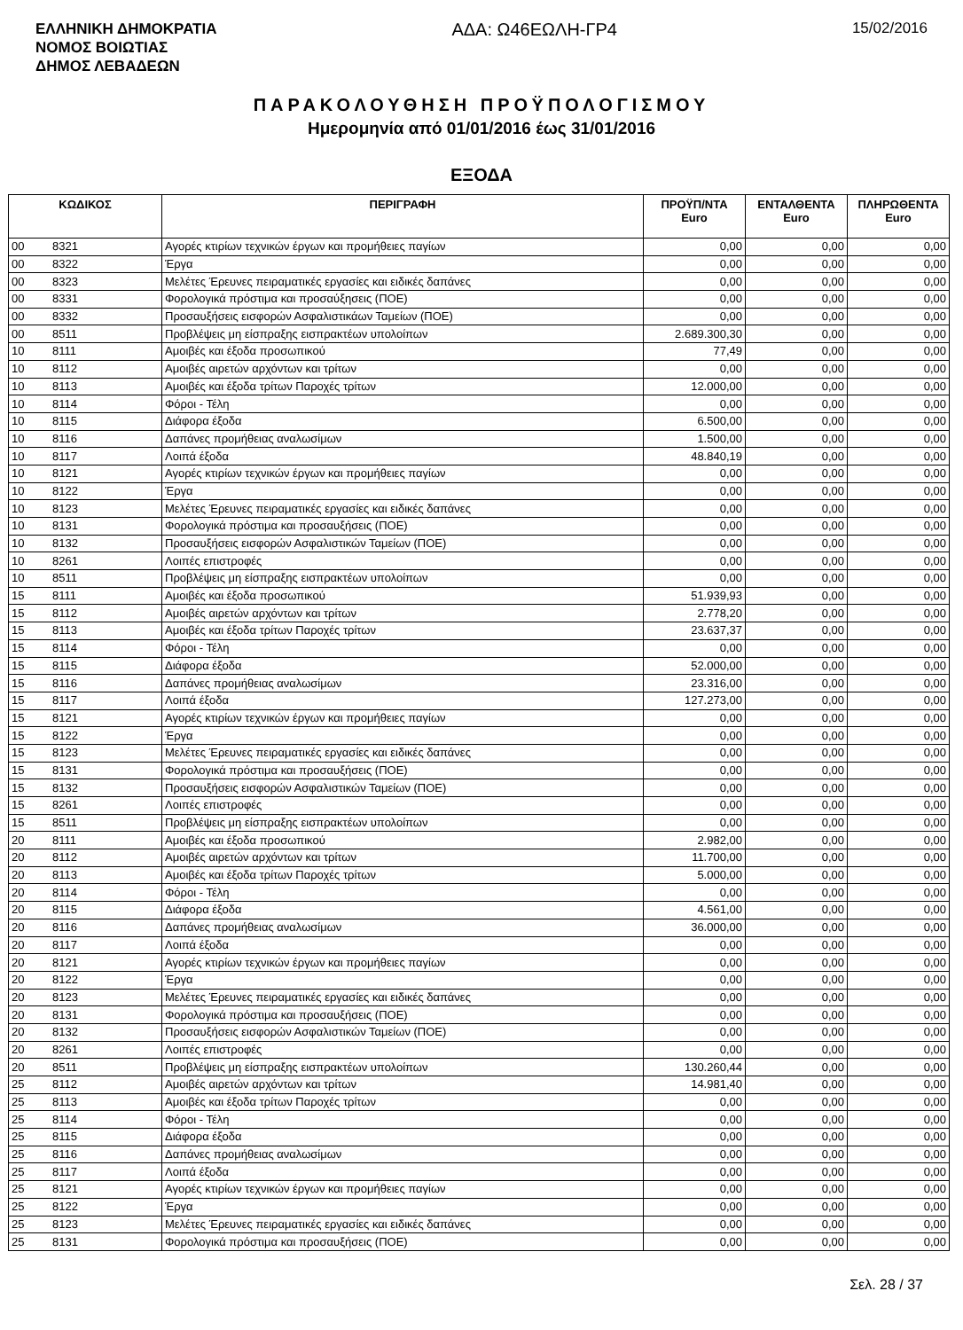ΕΛΛΗΝΙΚΗ ΔΗΜΟΚΡΑΤΙΑ
ΝΟΜΟΣ ΒΟΙΩΤΙΑΣ
ΔΗΜΟΣ ΛΕΒΑΔΕΩΝ
ΑΔΑ: Ω46ΕΩΛΗ-ΓΡ4
15/02/2016
ΠΑΡΑΚΟΛΟΥΘΗΣΗ ΠΡΟΫΠΟΛΟΓΙΣΜΟΥ
Ημερομηνία από 01/01/2016 έως 31/01/2016
ΕΞΟΔΑ
| ΚΩΔΙΚΟΣ | | ΠΕΡΙΓΡΑΦΗ | ΠΡΟΫΠ/ΝΤΑ Euro | ΕΝΤΑΛΘΕΝΤΑ Euro | ΠΛΗΡΩΘΕΝΤΑ Euro |
| --- | --- | --- | --- | --- | --- |
| 00 | 8321 | Αγορές κτιρίων τεχνικών έργων και προμήθειες παγίων | 0,00 | 0,00 | 0,00 |
| 00 | 8322 | Έργα | 0,00 | 0,00 | 0,00 |
| 00 | 8323 | Μελέτες Έρευνες πειραματικές εργασίες και ειδικές δαπάνες | 0,00 | 0,00 | 0,00 |
| 00 | 8331 | Φορολογικά πρόστιμα και προσαύξησεις (ΠΟΕ) | 0,00 | 0,00 | 0,00 |
| 00 | 8332 | Προσαυξήσεις εισφορών Ασφαλιστικάων Ταμείων (ΠΟΕ) | 0,00 | 0,00 | 0,00 |
| 00 | 8511 | Προβλέψεις μη είσπραξης εισπρακτέων υπολοίπων | 2.689.300,30 | 0,00 | 0,00 |
| 10 | 8111 | Αμοιβές και έξοδα προσωπικού | 77,49 | 0,00 | 0,00 |
| 10 | 8112 | Αμοιβές αιρετών αρχόντων και τρίτων | 0,00 | 0,00 | 0,00 |
| 10 | 8113 | Αμοιβές και έξοδα τρίτων Παροχές τρίτων | 12.000,00 | 0,00 | 0,00 |
| 10 | 8114 | Φόροι - Τέλη | 0,00 | 0,00 | 0,00 |
| 10 | 8115 | Διάφορα έξοδα | 6.500,00 | 0,00 | 0,00 |
| 10 | 8116 | Δαπάνες προμήθειας αναλωσίμων | 1.500,00 | 0,00 | 0,00 |
| 10 | 8117 | Λοιπά έξοδα | 48.840,19 | 0,00 | 0,00 |
| 10 | 8121 | Αγορές κτιρίων τεχνικών έργων και προμήθειες παγίων | 0,00 | 0,00 | 0,00 |
| 10 | 8122 | Έργα | 0,00 | 0,00 | 0,00 |
| 10 | 8123 | Μελέτες Έρευνες πειραματικές εργασίες και ειδικές δαπάνες | 0,00 | 0,00 | 0,00 |
| 10 | 8131 | Φορολογικά πρόστιμα και προσαυξήσεις (ΠΟΕ) | 0,00 | 0,00 | 0,00 |
| 10 | 8132 | Προσαυξήσεις εισφορών Ασφαλιστικών Ταμείων (ΠΟΕ) | 0,00 | 0,00 | 0,00 |
| 10 | 8261 | Λοιπές επιστροφές | 0,00 | 0,00 | 0,00 |
| 10 | 8511 | Προβλέψεις μη είσπραξης εισπρακτέων υπολοίπων | 0,00 | 0,00 | 0,00 |
| 15 | 8111 | Αμοιβές και έξοδα προσωπικού | 51.939,93 | 0,00 | 0,00 |
| 15 | 8112 | Αμοιβές αιρετών αρχόντων και τρίτων | 2.778,20 | 0,00 | 0,00 |
| 15 | 8113 | Αμοιβές και έξοδα τρίτων Παροχές τρίτων | 23.637,37 | 0,00 | 0,00 |
| 15 | 8114 | Φόροι - Τέλη | 0,00 | 0,00 | 0,00 |
| 15 | 8115 | Διάφορα έξοδα | 52.000,00 | 0,00 | 0,00 |
| 15 | 8116 | Δαπάνες προμήθειας αναλωσίμων | 23.316,00 | 0,00 | 0,00 |
| 15 | 8117 | Λοιπά έξοδα | 127.273,00 | 0,00 | 0,00 |
| 15 | 8121 | Αγορές κτιρίων τεχνικών έργων και προμήθειες παγίων | 0,00 | 0,00 | 0,00 |
| 15 | 8122 | Έργα | 0,00 | 0,00 | 0,00 |
| 15 | 8123 | Μελέτες Έρευνες πειραματικές εργασίες και ειδικές δαπάνες | 0,00 | 0,00 | 0,00 |
| 15 | 8131 | Φορολογικά πρόστιμα και προσαυξήσεις (ΠΟΕ) | 0,00 | 0,00 | 0,00 |
| 15 | 8132 | Προσαυξήσεις εισφορών Ασφαλιστικών Ταμείων (ΠΟΕ) | 0,00 | 0,00 | 0,00 |
| 15 | 8261 | Λοιπές επιστροφές | 0,00 | 0,00 | 0,00 |
| 15 | 8511 | Προβλέψεις μη είσπραξης εισπρακτέων υπολοίπων | 0,00 | 0,00 | 0,00 |
| 20 | 8111 | Αμοιβές και έξοδα προσωπικού | 2.982,00 | 0,00 | 0,00 |
| 20 | 8112 | Αμοιβές αιρετών αρχόντων και τρίτων | 11.700,00 | 0,00 | 0,00 |
| 20 | 8113 | Αμοιβές και έξοδα τρίτων Παροχές τρίτων | 5.000,00 | 0,00 | 0,00 |
| 20 | 8114 | Φόροι - Τέλη | 0,00 | 0,00 | 0,00 |
| 20 | 8115 | Διάφορα έξοδα | 4.561,00 | 0,00 | 0,00 |
| 20 | 8116 | Δαπάνες προμήθειας αναλωσίμων | 36.000,00 | 0,00 | 0,00 |
| 20 | 8117 | Λοιπά έξοδα | 0,00 | 0,00 | 0,00 |
| 20 | 8121 | Αγορές κτιρίων τεχνικών έργων και προμήθειες παγίων | 0,00 | 0,00 | 0,00 |
| 20 | 8122 | Έργα | 0,00 | 0,00 | 0,00 |
| 20 | 8123 | Μελέτες Έρευνες πειραματικές εργασίες και ειδικές δαπάνες | 0,00 | 0,00 | 0,00 |
| 20 | 8131 | Φορολογικά πρόστιμα και προσαυξήσεις (ΠΟΕ) | 0,00 | 0,00 | 0,00 |
| 20 | 8132 | Προσαυξήσεις εισφορών Ασφαλιστικών Ταμείων (ΠΟΕ) | 0,00 | 0,00 | 0,00 |
| 20 | 8261 | Λοιπές επιστροφές | 0,00 | 0,00 | 0,00 |
| 20 | 8511 | Προβλέψεις μη είσπραξης εισπρακτέων υπολοίπων | 130.260,44 | 0,00 | 0,00 |
| 25 | 8112 | Αμοιβές αιρετών αρχόντων και τρίτων | 14.981,40 | 0,00 | 0,00 |
| 25 | 8113 | Αμοιβές και έξοδα τρίτων Παροχές τρίτων | 0,00 | 0,00 | 0,00 |
| 25 | 8114 | Φόροι - Τέλη | 0,00 | 0,00 | 0,00 |
| 25 | 8115 | Διάφορα έξοδα | 0,00 | 0,00 | 0,00 |
| 25 | 8116 | Δαπάνες προμήθειας αναλωσίμων | 0,00 | 0,00 | 0,00 |
| 25 | 8117 | Λοιπά έξοδα | 0,00 | 0,00 | 0,00 |
| 25 | 8121 | Αγορές κτιρίων τεχνικών έργων και προμήθειες παγίων | 0,00 | 0,00 | 0,00 |
| 25 | 8122 | Έργα | 0,00 | 0,00 | 0,00 |
| 25 | 8123 | Μελέτες Έρευνες πειραματικές εργασίες και ειδικές δαπάνες | 0,00 | 0,00 | 0,00 |
| 25 | 8131 | Φορολογικά πρόστιμα και προσαυξήσεις (ΠΟΕ) | 0,00 | 0,00 | 0,00 |
Σελ. 28 / 37